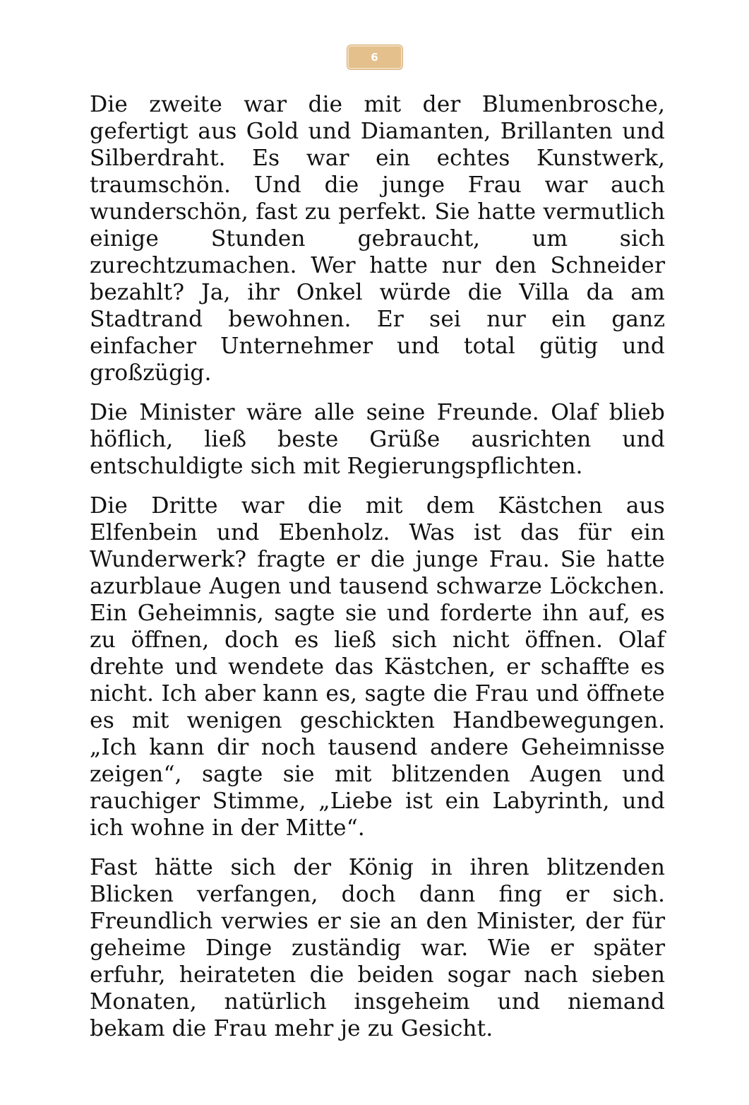6
Die zweite war die mit der Blumenbrosche, gefertigt aus Gold und Diamanten, Brillanten und Silberdraht. Es war ein echtes Kunstwerk, traumschön. Und die junge Frau war auch wunderschön, fast zu perfekt. Sie hatte vermutlich einige Stunden gebraucht, um sich zurechtzumachen. Wer hatte nur den Schneider bezahlt? Ja, ihr Onkel würde die Villa da am Stadtrand bewohnen. Er sei nur ein ganz einfacher Unternehmer und total gütig und großzügig.
Die Minister wäre alle seine Freunde. Olaf blieb höflich, ließ beste Grüße ausrichten und entschuldigte sich mit Regierungspflichten.
Die Dritte war die mit dem Kästchen aus Elfenbein und Ebenholz. Was ist das für ein Wunderwerk? fragte er die junge Frau. Sie hatte azurblaue Augen und tausend schwarze Löckchen. Ein Geheimnis, sagte sie und forderte ihn auf, es zu öffnen, doch es ließ sich nicht öffnen. Olaf drehte und wendete das Kästchen, er schaffte es nicht. Ich aber kann es, sagte die Frau und öffnete es mit wenigen geschickten Handbewegungen. „Ich kann dir noch tausend andere Geheimnisse zeigen“, sagte sie mit blitzenden Augen und rauchiger Stimme, „Liebe ist ein Labyrinth, und ich wohne in der Mitte“.
Fast hätte sich der König in ihren blitzenden Blicken verfangen, doch dann fing er sich. Freundlich verwies er sie an den Minister, der für geheime Dinge zuständig war. Wie er später erfuhr, heirateten die beiden sogar nach sieben Monaten, natürlich insgeheim und niemand bekam die Frau mehr je zu Gesicht.